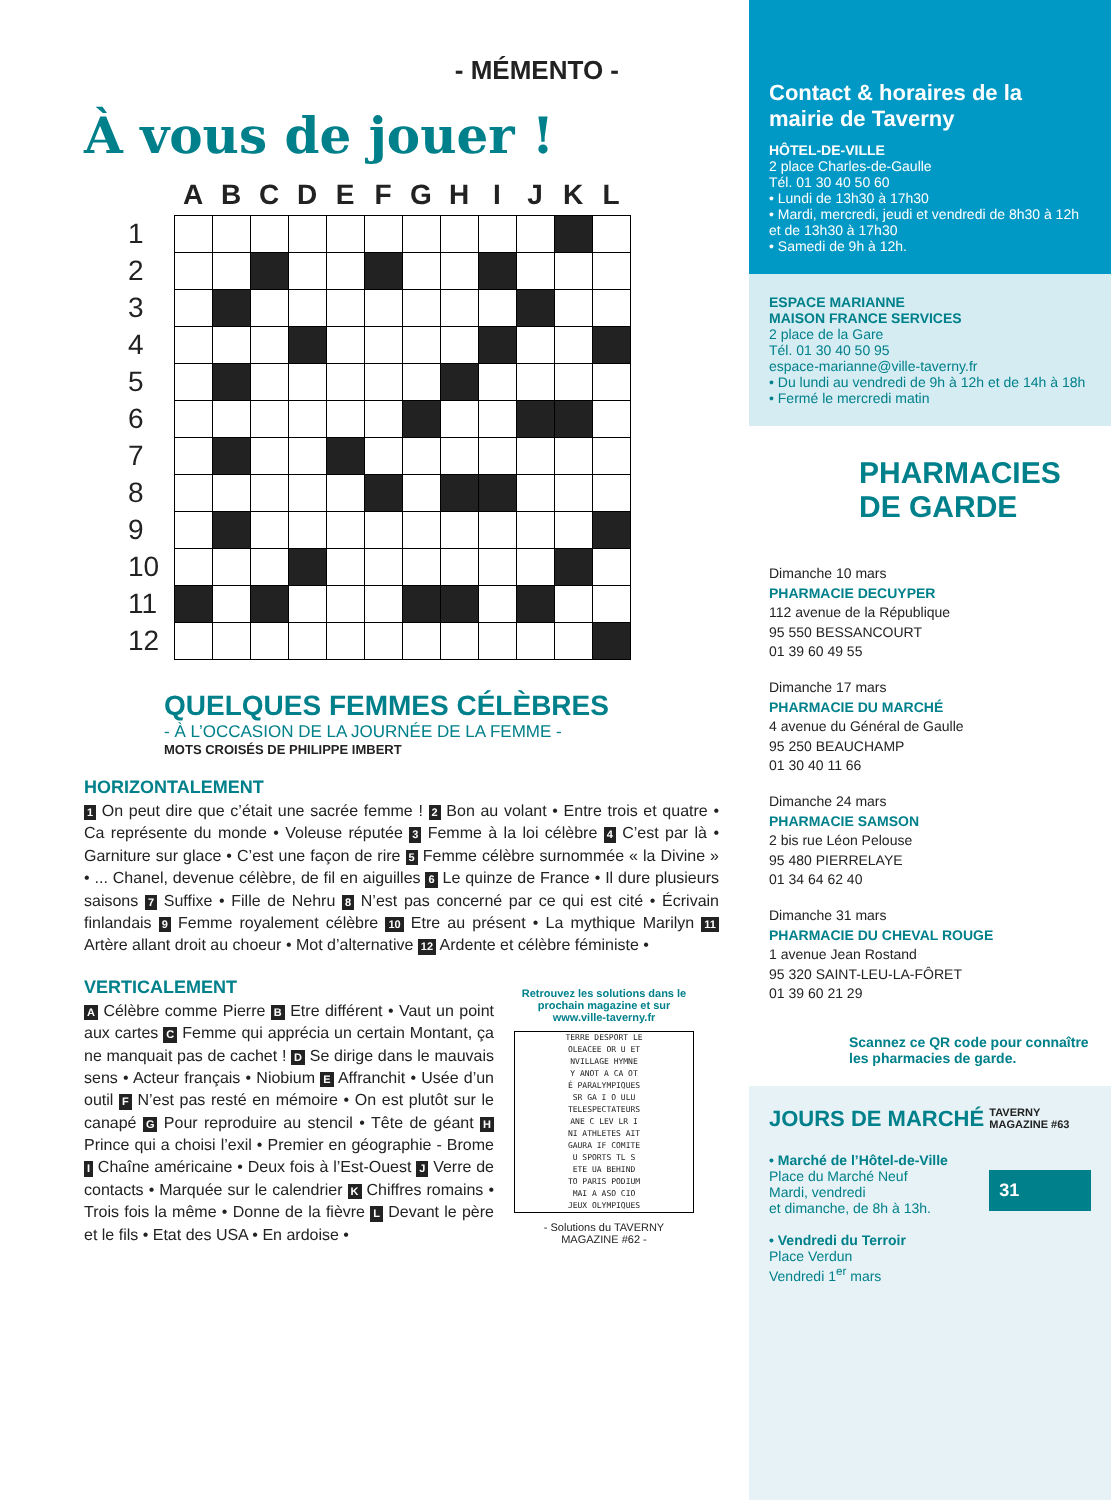- MÉMENTO -
À vous de jouer !
| | A | B | C | D | E | F | G | H | I | J | K | L |
| --- | --- | --- | --- | --- | --- | --- | --- | --- | --- | --- | --- | --- |
| 1 | | | | | | | | | | | | |
| 2 | | | | | | | | | | | | |
| 3 | | | | | | | | | | | | |
| 4 | | | | | | | | | | | | |
| 5 | | | | | | | | | | | | |
| 6 | | | | | | | | | | | | |
| 7 | | | | | | | | | | | | |
| 8 | | | | | | | | | | | | |
| 9 | | | | | | | | | | | | |
| 10 | | | | | | | | | | | | |
| 11 | | | | | | | | | | | | |
| 12 | | | | | | | | | | | | |
QUELQUES FEMMES CÉLÈBRES
- À L’OCCASION DE LA JOURNÉE DE LA FEMME -
MOTS CROISÉS DE PHILIPPE IMBERT
HORIZONTALEMENT
1 On peut dire que c’était une sacrée femme ! 2 Bon au volant • Entre trois et quatre • Ca représente du monde • Voleuse réputée 3 Femme à la loi célèbre 4 C’est par là • Garniture sur glace • C’est une façon de rire 5 Femme célèbre surnommée « la Divine » • ... Chanel, devenue célèbre, de fil en aiguilles 6 Le quinze de France • Il dure plusieurs saisons 7 Suffixe • Fille de Nehru 8 N’est pas concerné par ce qui est cité • Écrivain finlandais 9 Femme royalement célèbre 10 Etre au présent • La mythique Marilyn 11 Artère allant droit au choeur • Mot d’alternative 12 Ardente et célèbre féministe •
VERTICALEMENT
A Célèbre comme Pierre B Etre différent • Vaut un point aux cartes C Femme qui apprécia un certain Montant, ça ne manquait pas de cachet ! D Se dirige dans le mauvais sens • Acteur français • Niobium E Affranchit • Usée d’un outil F N’est pas resté en mémoire • On est plutôt sur le canapé G Pour reproduire au stencil • Tête de géant H Prince qui a choisi l’exil • Premier en géographie - Brome I Chaîne américaine • Deux fois à l’Est-Ouest J Verre de contacts • Marquée sur le calendrier K Chiffres romains • Trois fois la même • Donne de la fièvre L Devant le père et le fils • Etat des USA • En ardoise •
Retrouvez les solutions dans le prochain magazine et sur www.ville-taverny.fr
TERRE DESPORT LE
OLEACEE OR U ET
NVILLAGE HYMNE
Y ANOT A CA OT
É PARALYMPIQUES
SR GA I O ULU
TELESPECTATEURS
ANE C LEV LR I
NI ATHLETES AIT
GAURA IF COMITE
U SPORTS TL S
ETE UA BEHIND
TO PARIS PODIUM
MAI A ASO CIO
JEUX OLYMPIQUES
- Solutions du TAVERNY MAGAZINE #62 -
Contact & horaires de la mairie de Taverny
HÔTEL-DE-VILLE
2 place Charles-de-Gaulle
Tél. 01 30 40 50 60
• Lundi de 13h30 à 17h30
• Mardi, mercredi, jeudi et vendredi de 8h30 à 12h et de 13h30 à 17h30
• Samedi de 9h à 12h.
ESPACE MARIANNE
MAISON FRANCE SERVICES
2 place de la Gare
Tél. 01 30 40 50 95
espace-marianne@ville-taverny.fr
• Du lundi au vendredi de 9h à 12h et de 14h à 18h
• Fermé le mercredi matin
PHARMACIES
DE GARDE
Dimanche 10 mars
PHARMACIE DECUYPER
112 avenue de la République
95 550 BESSANCOURT
01 39 60 49 55
Dimanche 17 mars
PHARMACIE DU MARCHÉ
4 avenue du Général de Gaulle
95 250 BEAUCHAMP
01 30 40 11 66
Dimanche 24 mars
PHARMACIE SAMSON
2 bis rue Léon Pelouse
95 480 PIERRELAYE
01 34 64 62 40
Dimanche 31 mars
PHARMACIE DU CHEVAL ROUGE
1 avenue Jean Rostand
95 320 SAINT-LEU-LA-FÔRET
01 39 60 21 29
Scannez ce QR code pour connaître les pharmacies de garde.
JOURS DE MARCHÉ
• Marché de l’Hôtel-de-Ville
Place du Marché Neuf
Mardi, vendredi
et dimanche, de 8h à 13h.
• Vendredi du Terroir
Place Verdun
Vendredi 1<sup>er</sup> mars
TAVERNY MAGAZINE #63
31